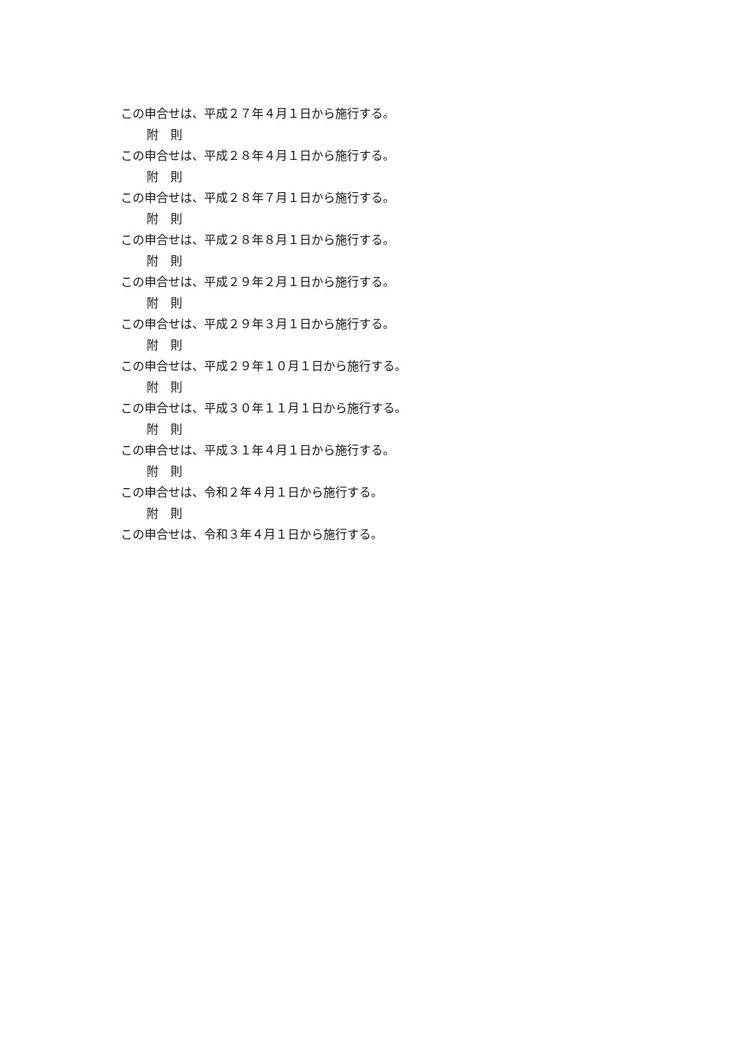この申合せは、平成２７年４月１日から施行する。
附　則
この申合せは、平成２８年４月１日から施行する。
附　則
この申合せは、平成２８年７月１日から施行する。
附　則
この申合せは、平成２８年８月１日から施行する。
附　則
この申合せは、平成２９年２月１日から施行する。
附　則
この申合せは、平成２９年３月１日から施行する。
附　則
この申合せは、平成２９年１０月１日から施行する。
附　則
この申合せは、平成３０年１１月１日から施行する。
附　則
この申合せは、平成３１年４月１日から施行する。
附　則
この申合せは、令和２年４月１日から施行する。
附　則
この申合せは、令和３年４月１日から施行する。